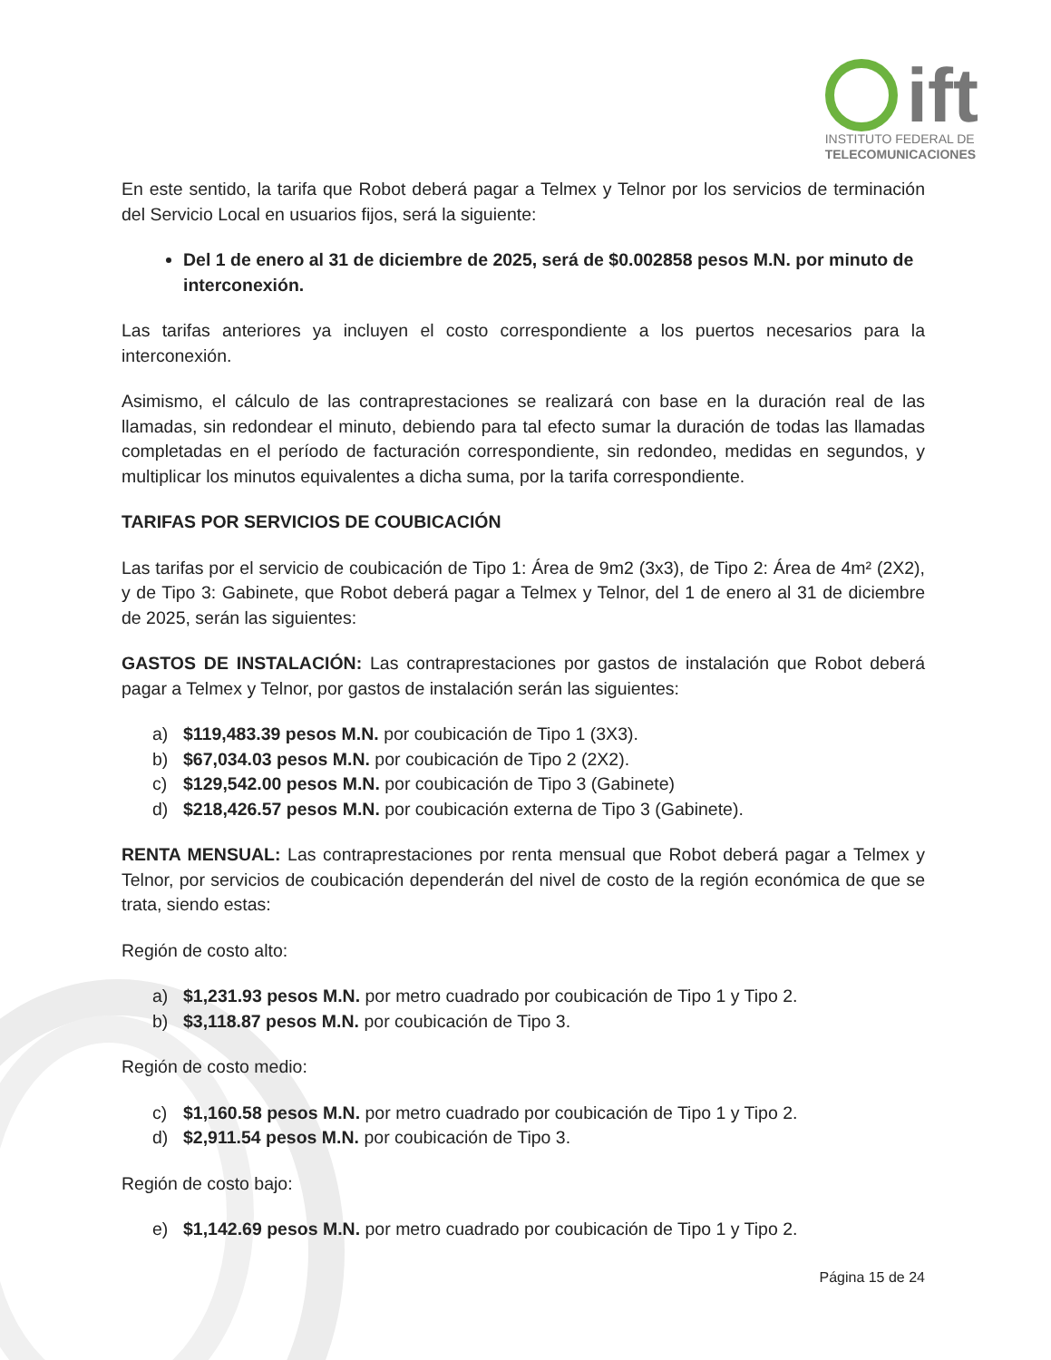ift
INSTITUTO FEDERAL DE
TELECOMUNICACIONES
En este sentido, la tarifa que Robot deberá pagar a Telmex y Telnor por los servicios de terminación del Servicio Local en usuarios fijos, será la siguiente:
Del 1 de enero al 31 de diciembre de 2025, será de $0.002858 pesos M.N. por minuto de interconexión.
Las tarifas anteriores ya incluyen el costo correspondiente a los puertos necesarios para la interconexión.
Asimismo, el cálculo de las contraprestaciones se realizará con base en la duración real de las llamadas, sin redondear el minuto, debiendo para tal efecto sumar la duración de todas las llamadas completadas en el período de facturación correspondiente, sin redondeo, medidas en segundos, y multiplicar los minutos equivalentes a dicha suma, por la tarifa correspondiente.
TARIFAS POR SERVICIOS DE COUBICACIÓN
Las tarifas por el servicio de coubicación de Tipo 1: Área de 9m2 (3x3), de Tipo 2: Área de 4m² (2X2), y de Tipo 3: Gabinete, que Robot deberá pagar a Telmex y Telnor, del 1 de enero al 31 de diciembre de 2025, serán las siguientes:
GASTOS DE INSTALACIÓN: Las contraprestaciones por gastos de instalación que Robot deberá pagar a Telmex y Telnor, por gastos de instalación serán las siguientes:
a) $119,483.39 pesos M.N. por coubicación de Tipo 1 (3X3).
b) $67,034.03 pesos M.N. por coubicación de Tipo 2 (2X2).
c) $129,542.00 pesos M.N. por coubicación de Tipo 3 (Gabinete)
d) $218,426.57 pesos M.N. por coubicación externa de Tipo 3 (Gabinete).
RENTA MENSUAL: Las contraprestaciones por renta mensual que Robot deberá pagar a Telmex y Telnor, por servicios de coubicación dependerán del nivel de costo de la región económica de que se trata, siendo estas:
Región de costo alto:
a) $1,231.93 pesos M.N. por metro cuadrado por coubicación de Tipo 1 y Tipo 2.
b) $3,118.87 pesos M.N. por coubicación de Tipo 3.
Región de costo medio:
c) $1,160.58 pesos M.N. por metro cuadrado por coubicación de Tipo 1 y Tipo 2.
d) $2,911.54 pesos M.N. por coubicación de Tipo 3.
Región de costo bajo:
e) $1,142.69 pesos M.N. por metro cuadrado por coubicación de Tipo 1 y Tipo 2.
Página 15 de 24